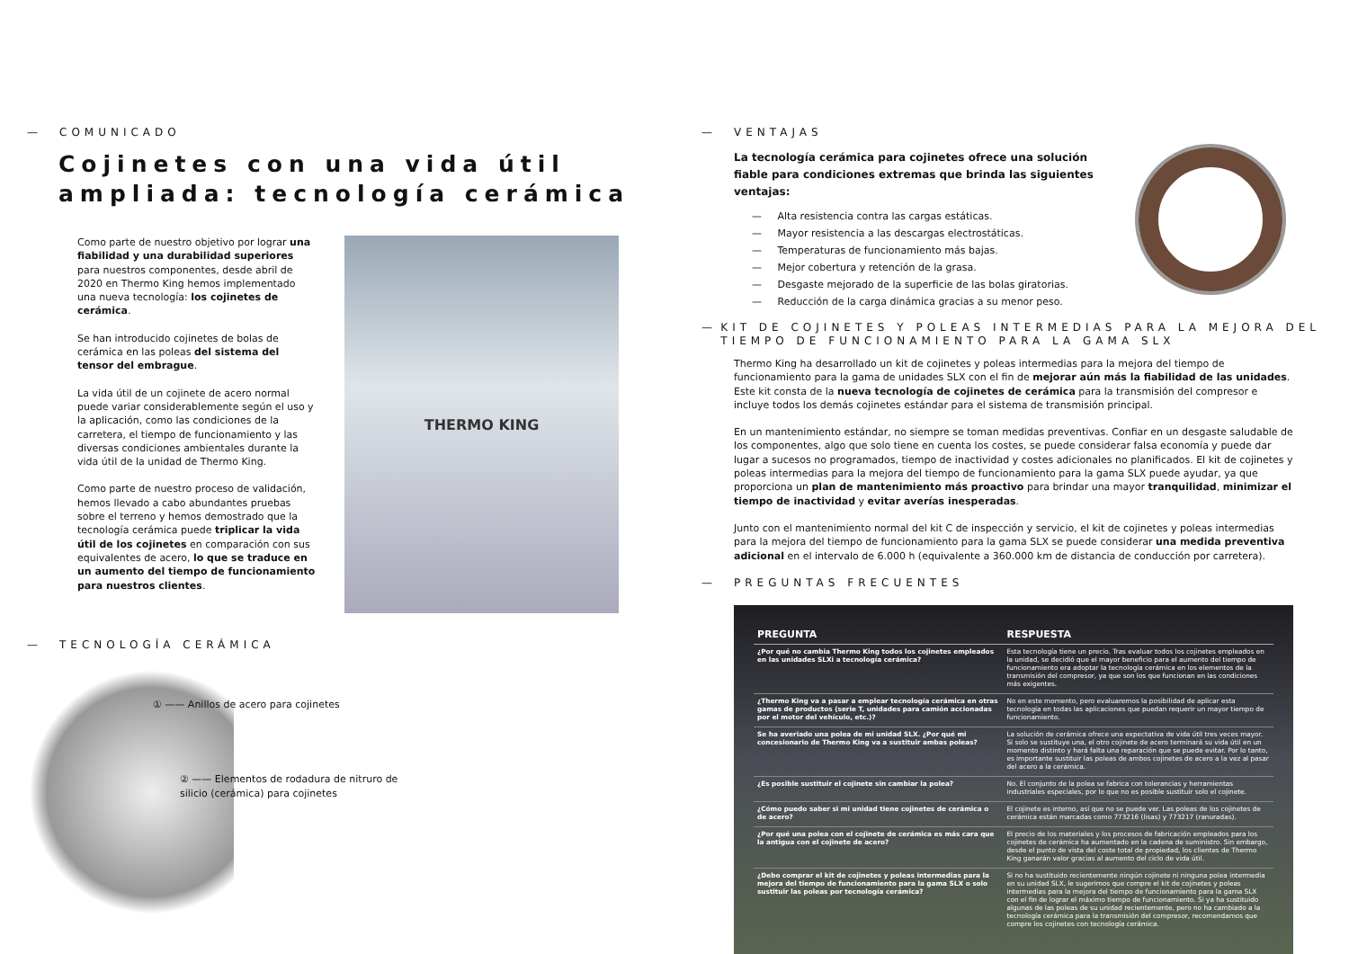— COMUNICADO
Cojinetes con una vida útil ampliada: tecnología cerámica
Como parte de nuestro objetivo por lograr una fiabilidad y una durabilidad superiores para nuestros componentes, desde abril de 2020 en Thermo King hemos implementado una nueva tecnología: los cojinetes de cerámica.
Se han introducido cojinetes de bolas de cerámica en las poleas del sistema del tensor del embrague.
La vida útil de un cojinete de acero normal puede variar considerablemente según el uso y la aplicación, como las condiciones de la carretera, el tiempo de funcionamiento y las diversas condiciones ambientales durante la vida útil de la unidad de Thermo King.
Como parte de nuestro proceso de validación, hemos llevado a cabo abundantes pruebas sobre el terreno y hemos demostrado que la tecnología cerámica puede triplicar la vida útil de los cojinetes en comparación con sus equivalentes de acero, lo que se traduce en un aumento del tiempo de funcionamiento para nuestros clientes.
THERMO KING
— TECNOLOGÍA CERÁMICA
① —— Anillos de acero para cojinetes
② —— Elementos de rodadura de nitruro de
silicio (cerámica) para cojinetes
— VENTAJAS
La tecnología cerámica para cojinetes ofrece una solución fiable para condiciones extremas que brinda las siguientes ventajas:
— Alta resistencia contra las cargas estáticas.
— Mayor resistencia a las descargas electrostáticas.
— Temperaturas de funcionamiento más bajas.
— Mejor cobertura y retención de la grasa.
— Desgaste mejorado de la superficie de las bolas giratorias.
— Reducción de la carga dinámica gracias a su menor peso.
— KIT DE COJINETES Y POLEAS INTERMEDIAS PARA LA MEJORA DEL TIEMPO DE FUNCIONAMIENTO PARA LA GAMA SLX
Thermo King ha desarrollado un kit de cojinetes y poleas intermedias para la mejora del tiempo de funcionamiento para la gama de unidades SLX con el fin de mejorar aún más la fiabilidad de las unidades. Este kit consta de la nueva tecnología de cojinetes de cerámica para la transmisión del compresor e incluye todos los demás cojinetes estándar para el sistema de transmisión principal.
En un mantenimiento estándar, no siempre se toman medidas preventivas. Confiar en un desgaste saludable de los componentes, algo que solo tiene en cuenta los costes, se puede considerar falsa economía y puede dar lugar a sucesos no programados, tiempo de inactividad y costes adicionales no planificados. El kit de cojinetes y poleas intermedias para la mejora del tiempo de funcionamiento para la gama SLX puede ayudar, ya que proporciona un plan de mantenimiento más proactivo para brindar una mayor tranquilidad, minimizar el tiempo de inactividad y evitar averías inesperadas.
Junto con el mantenimiento normal del kit C de inspección y servicio, el kit de cojinetes y poleas intermedias para la mejora del tiempo de funcionamiento para la gama SLX se puede considerar una medida preventiva adicional en el intervalo de 6.000 h (equivalente a 360.000 km de distancia de conducción por carretera).
— PREGUNTAS FRECUENTES
| PREGUNTA | RESPUESTA |
| --- | --- |
| ¿Por qué no cambia Thermo King todos los cojinetes empleados en las unidades SLXi a tecnología cerámica? | Esta tecnología tiene un precio. Tras evaluar todos los cojinetes empleados en la unidad, se decidió que el mayor beneficio para el aumento del tiempo de funcionamiento era adoptar la tecnología cerámica en los elementos de la transmisión del compresor, ya que son los que funcionan en las condiciones más exigentes. |
| ¿Thermo King va a pasar a emplear tecnología cerámica en otras gamas de productos (serie T, unidades para camión accionadas por el motor del vehículo, etc.)? | No en este momento, pero evaluaremos la posibilidad de aplicar esta tecnología en todas las aplicaciones que puedan requerir un mayor tiempo de funcionamiento. |
| Se ha averiado una polea de mi unidad SLX. ¿Por qué mi concesionario de Thermo King va a sustituir ambas poleas? | La solución de cerámica ofrece una expectativa de vida útil tres veces mayor. Si solo se sustituye una, el otro cojinete de acero terminará su vida útil en un momento distinto y hará falta una reparación que se puede evitar. Por lo tanto, es importante sustituir las poleas de ambos cojinetes de acero a la vez al pasar del acero a la cerámica. |
| ¿Es posible sustituir el cojinete sin cambiar la polea? | No. El conjunto de la polea se fabrica con tolerancias y herramientas industriales especiales, por lo que no es posible sustituir solo el cojinete. |
| ¿Cómo puedo saber si mi unidad tiene cojinetes de cerámica o de acero? | El cojinete es interno, así que no se puede ver. Las poleas de los cojinetes de cerámica están marcadas como 773216 (lisas) y 773217 (ranuradas). |
| ¿Por qué una polea con el cojinete de cerámica es más cara que la antigua con el cojinete de acero? | El precio de los materiales y los procesos de fabricación empleados para los cojinetes de cerámica ha aumentado en la cadena de suministro. Sin embargo, desde el punto de vista del coste total de propiedad, los clientes de Thermo King ganarán valor gracias al aumento del ciclo de vida útil. |
| ¿Debo comprar el kit de cojinetes y poleas intermedias para la mejora del tiempo de funcionamiento para la gama SLX o solo sustituir las poleas por tecnología cerámica? | Si no ha sustituido recientemente ningún cojinete ni ninguna polea intermedia en su unidad SLX, le sugerimos que compre el kit de cojinetes y poleas intermedias para la mejora del tiempo de funcionamiento para la gama SLX con el fin de lograr el máximo tiempo de funcionamiento. Si ya ha sustituido algunas de las poleas de su unidad recientemente, pero no ha cambiado a la tecnología cerámica para la transmisión del compresor, recomendamos que compre los cojinetes con tecnología cerámica. |